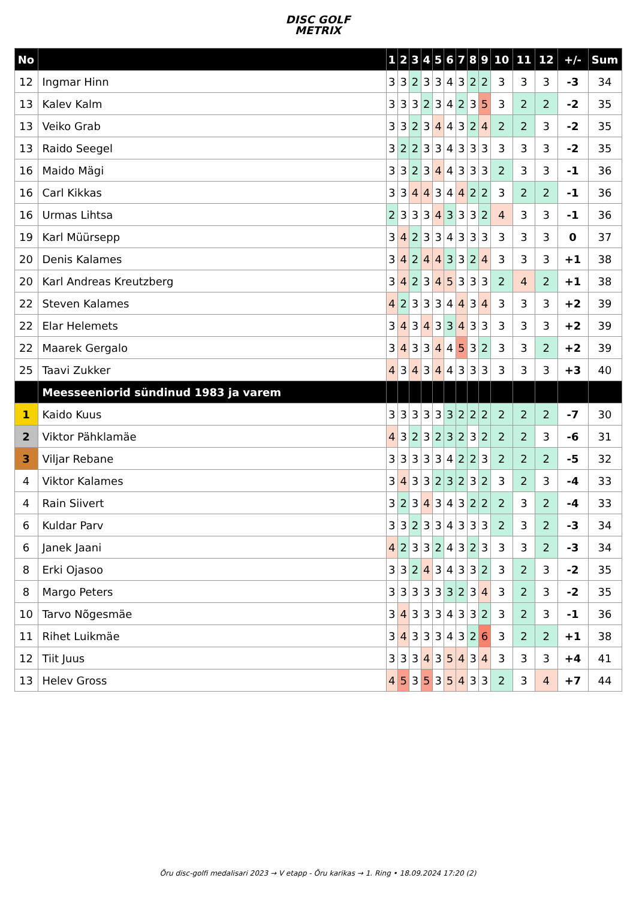DISC GOLF
METRIX
| No | | 1 | 2 | 3 | 4 | 5 | 6 | 7 | 8 | 9 | 10 | 11 | 12 | +/- | Sum |
| --- | --- | --- | --- | --- | --- | --- | --- | --- | --- | --- | --- | --- | --- | --- | --- |
| 12 | Ingmar Hinn | 3 | 3 | 2 | 3 | 3 | 4 | 3 | 2 | 2 | 3 | 3 | 3 | -3 | 34 |
| 13 | Kalev Kalm | 3 | 3 | 3 | 2 | 3 | 4 | 2 | 3 | 5 | 3 | 2 | 2 | -2 | 35 |
| 13 | Veiko Grab | 3 | 3 | 2 | 3 | 4 | 4 | 3 | 2 | 4 | 2 | 2 | 3 | -2 | 35 |
| 13 | Raido Seegel | 3 | 2 | 2 | 3 | 3 | 4 | 3 | 3 | 3 | 3 | 3 | 3 | -2 | 35 |
| 16 | Maido Mägi | 3 | 3 | 2 | 3 | 4 | 4 | 3 | 3 | 3 | 2 | 3 | 3 | -1 | 36 |
| 16 | Carl Kikkas | 3 | 3 | 4 | 4 | 3 | 4 | 4 | 2 | 2 | 3 | 2 | 2 | -1 | 36 |
| 16 | Urmas Lihtsa | 2 | 3 | 3 | 3 | 4 | 3 | 3 | 3 | 2 | 4 | 3 | 3 | -1 | 36 |
| 19 | Karl Müürsepp | 3 | 4 | 2 | 3 | 3 | 4 | 3 | 3 | 3 | 3 | 3 | 3 | 0 | 37 |
| 20 | Denis Kalames | 3 | 4 | 2 | 4 | 4 | 3 | 3 | 2 | 4 | 3 | 3 | 3 | +1 | 38 |
| 20 | Karl Andreas Kreutzberg | 3 | 4 | 2 | 3 | 4 | 5 | 3 | 3 | 3 | 2 | 4 | 2 | +1 | 38 |
| 22 | Steven Kalames | 4 | 2 | 3 | 3 | 3 | 4 | 4 | 3 | 4 | 3 | 3 | 3 | +2 | 39 |
| 22 | Elar Helemets | 3 | 4 | 3 | 4 | 3 | 3 | 4 | 3 | 3 | 3 | 3 | 3 | +2 | 39 |
| 22 | Maarek Gergalo | 3 | 4 | 3 | 3 | 4 | 4 | 5 | 3 | 2 | 3 | 3 | 2 | +2 | 39 |
| 25 | Taavi Zukker | 4 | 3 | 4 | 3 | 4 | 4 | 3 | 3 | 3 | 3 | 3 | 3 | +3 | 40 |
| | Meesseeniorid sündinud 1983 ja varem | | | | | | | | | | | | | | |
| 1 | Kaido Kuus | 3 | 3 | 3 | 3 | 3 | 3 | 2 | 2 | 2 | 2 | 2 | 2 | -7 | 30 |
| 2 | Viktor Pähklamäe | 4 | 3 | 2 | 3 | 2 | 3 | 2 | 3 | 2 | 2 | 2 | 3 | -6 | 31 |
| 3 | Viljar Rebane | 3 | 3 | 3 | 3 | 3 | 4 | 2 | 2 | 3 | 2 | 2 | 2 | -5 | 32 |
| 4 | Viktor Kalames | 3 | 4 | 3 | 3 | 2 | 3 | 2 | 3 | 2 | 3 | 2 | 3 | -4 | 33 |
| 4 | Rain Siivert | 3 | 2 | 3 | 4 | 3 | 4 | 3 | 2 | 2 | 2 | 3 | 2 | -4 | 33 |
| 6 | Kuldar Parv | 3 | 3 | 2 | 3 | 3 | 4 | 3 | 3 | 3 | 2 | 3 | 2 | -3 | 34 |
| 6 | Janek Jaani | 4 | 2 | 3 | 3 | 2 | 4 | 3 | 2 | 3 | 3 | 3 | 2 | -3 | 34 |
| 8 | Erki Ojasoo | 3 | 3 | 2 | 4 | 3 | 4 | 3 | 3 | 2 | 3 | 2 | 3 | -2 | 35 |
| 8 | Margo Peters | 3 | 3 | 3 | 3 | 3 | 3 | 2 | 3 | 4 | 3 | 2 | 3 | -2 | 35 |
| 10 | Tarvo Nõgesmäe | 3 | 4 | 3 | 3 | 3 | 4 | 3 | 3 | 2 | 3 | 2 | 3 | -1 | 36 |
| 11 | Rihet Luikmäe | 3 | 4 | 3 | 3 | 3 | 4 | 3 | 2 | 6 | 3 | 2 | 2 | +1 | 38 |
| 12 | Tiit Juus | 3 | 3 | 3 | 4 | 3 | 5 | 4 | 3 | 4 | 3 | 3 | 3 | +4 | 41 |
| 13 | Helev Gross | 4 | 5 | 3 | 5 | 3 | 5 | 4 | 3 | 3 | 2 | 3 | 4 | +7 | 44 |
Õru disc-golfi medalisari 2023 → V etapp - Õru karikas → 1. Ring • 18.09.2024 17:20 (2)